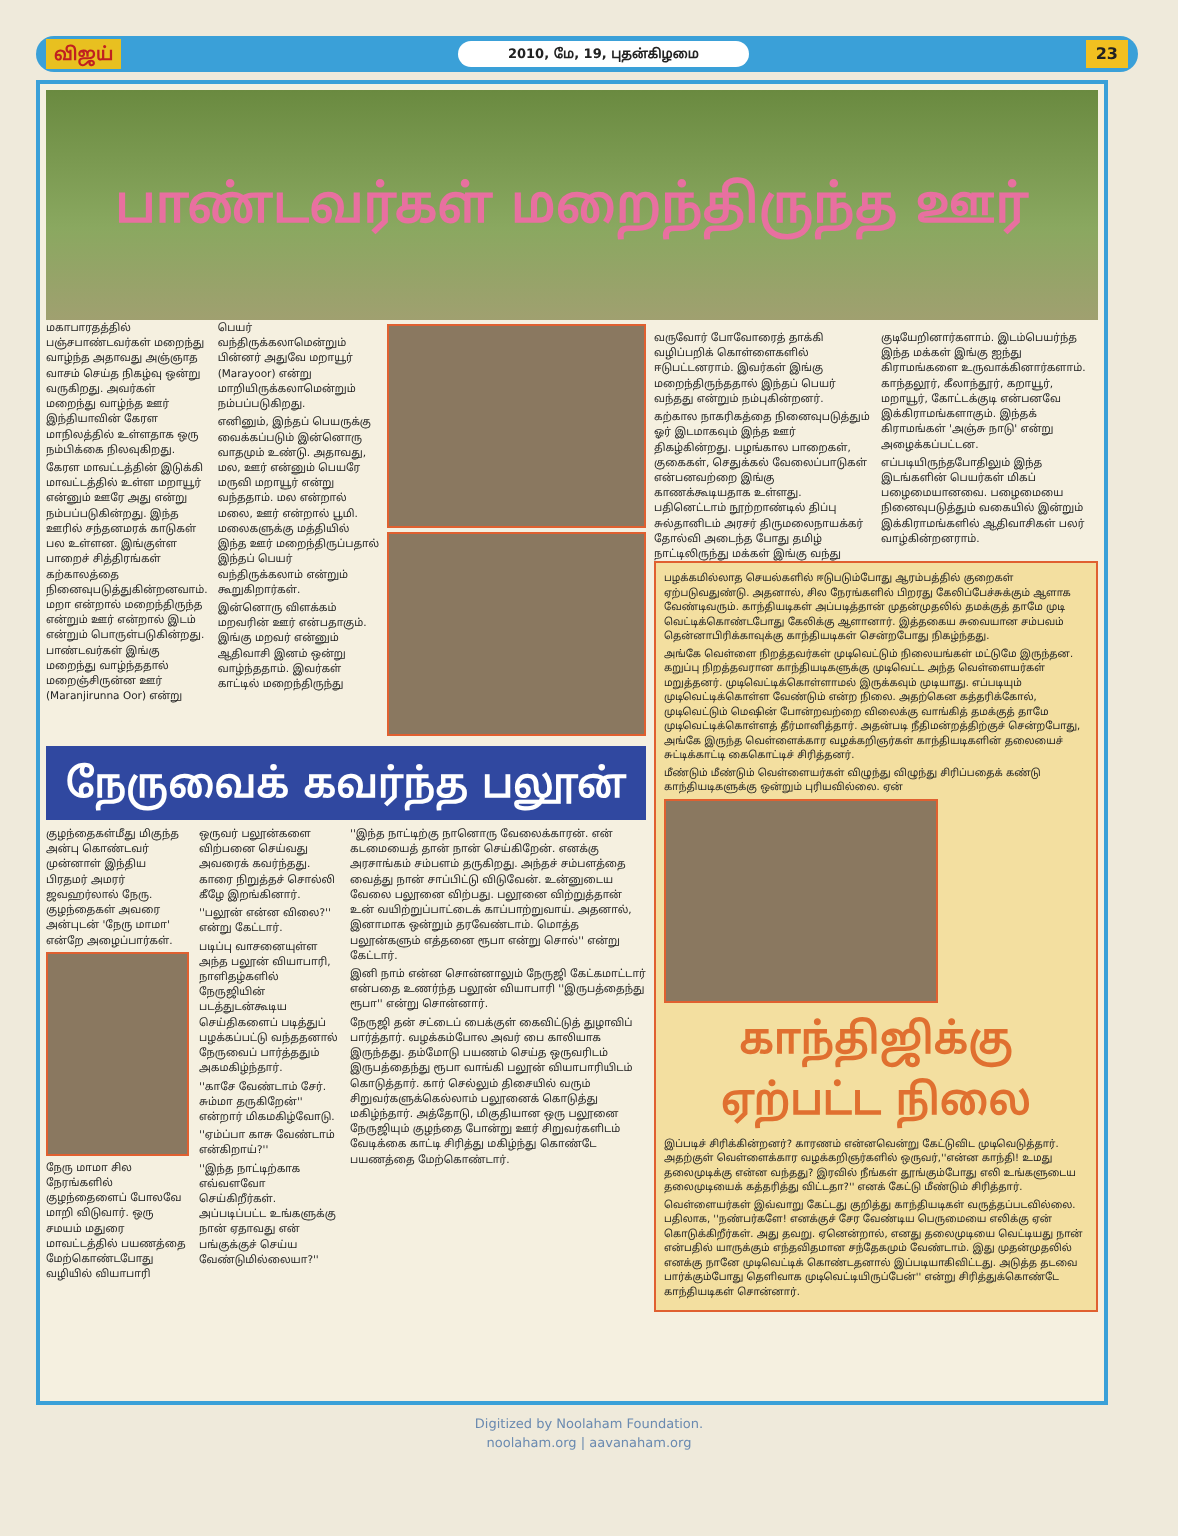விஜய் 2010, மே, 19, புதன்கிழமை 23
பாண்டவர்கள் மறைந்திருந்த ஊர்
மகாபாரதத்தில் பஞ்சபாண்டவர்கள் மறைந்து வாழ்ந்த அதாவது அஞ்ஞாத வாசம் செய்த நிகழ்வு ஒன்று வருகிறது. அவர்கள் மறைந்து வாழ்ந்த ஊர் இந்தியாவின் கேரள மாநிலத்தில் உள்ளதாக ஒரு நம்பிக்கை நிலவுகிறது.
கேரள மாவட்டத்தின் இடுக்கி மாவட்டத்தில் உள்ள மறாயூர் என்னும் ஊரே அது என்று நம்பப்படுகின்றது. இந்த ஊரில் சந்தனமரக் காடுகள் பல உள்ளன. இங்குள்ள பாறைச் சித்திரங்கள் கற்காலத்தை நினைவுபடுத்துகின்றனவாம். மறா என்றால் மறைந்திருந்த என்றும் ஊர் என்றால் இடம் என்றும் பொருள்படுகின்றது. பாண்டவர்கள் இங்கு மறைந்து வாழ்ந்ததால் மறைஞ்சிருன்ன ஊர் (Maranjirunna Oor) என்று பெயர் வந்திருக்கலாமென்றும் பின்னர் அதுவே மறாயூர் (Marayoor) என்று மாறியிருக்கலாமென்றும் நம்பப்படுகிறது.
எனினும், இந்தப் பெயருக்கு வைக்கப்படும் இன்னொரு வாதமும் உண்டு. அதாவது, மல, ஊர் என்னும் பெயரே மருவி மறாயூர் என்று வந்ததாம். மல என்றால் மலை, ஊர் என்றால் பூமி. மலைகளுக்கு மத்தியில் இந்த ஊர் மறைந்திருப்பதால் இந்தப் பெயர் வந்திருக்கலாம் என்றும் கூறுகிறார்கள்.
இன்னொரு விளக்கம் மறவரின் ஊர் என்பதாகும். இங்கு மறவர் என்னும் ஆதிவாசி இனம் ஒன்று வாழ்ந்ததாம். இவர்கள் காட்டில் மறைந்திருந்து
நேருவைக் கவர்ந்த பலூன்
குழந்தைகள்மீது மிகுந்த அன்பு கொண்டவர் முன்னாள் இந்திய பிரதமர் அமரர் ஜவஹர்லால் நேரு. குழந்தைகள் அவரை அன்புடன் 'நேரு மாமா' என்றே அழைப்பார்கள்.
நேரு மாமா சில நேரங்களில் குழந்தைளைப் போலவே மாறி விடுவார். ஒரு சமயம் மதுரை மாவட்டத்தில் பயணத்தை மேற்கொண்டபோது வழியில் வியாபாரி ஒருவர் பலூன்களை விற்பனை செய்வது அவரைக் கவர்ந்தது. காரை நிறுத்தச் சொல்லி கீழே இறங்கினார்.
''பலூன் என்ன விலை?'' என்று கேட்டார்.
படிப்பு வாசனையுள்ள அந்த பலூன் வியாபாரி, நாளிதழ்களில் நேருஜியின் படத்துடன்கூடிய செய்திகளைப் படித்துப் பழக்கப்பட்டு வந்ததனால் நேருவைப் பார்த்ததும் அகமகிழ்ந்தார்.
''காசே வேண்டாம் சேர். சும்மா தருகிறேன்'' என்றார் மிகமகிழ்வோடு.
''ஏம்ப்பா காசு வேண்டாம் என்கிறாய்?''
''இந்த நாட்டிற்காக எவ்வளவோ செய்கிறீர்கள். அப்படிப்பட்ட உங்களுக்கு நான் ஏதாவது என் பங்குக்குச் செய்ய வேண்டுமில்லையா?''
''இந்த நாட்டிற்கு நானொரு வேலைக்காரன். என் கடமையைத் தான் நான் செய்கிறேன். எனக்கு அரசாங்கம் சம்பளம் தருகிறது. அந்தச் சம்பளத்தை வைத்து நான் சாப்பிட்டு விடுவேன். உன்னுடைய வேலை பலூனை விற்பது. பலூனை விற்றுத்தான் உன் வயிற்றுப்பாட்டைக் காப்பாற்றுவாய். அதனால், இனாமாக ஒன்றும் தரவேண்டாம். மொத்த பலூன்களும் எத்தனை ரூபா என்று சொல்'' என்று கேட்டார்.
இனி நாம் என்ன சொன்னாலும் நேருஜி கேட்கமாட்டார் என்பதை உணர்ந்த பலூன் வியாபாரி ''இருபத்தைந்து ரூபா'' என்று சொன்னார்.
நேருஜி தன் சட்டைப் பைக்குள் கைவிட்டுத் துழாவிப் பார்த்தார். வழக்கம்போல அவர் பை காலியாக இருந்தது. தம்மோடு பயணம் செய்த ஒருவரிடம் இருபத்தைந்து ரூபா வாங்கி பலூன் வியாபாரியிடம் கொடுத்தார். கார் செல்லும் திசையில் வரும் சிறுவர்களுக்கெல்லாம் பலூனைக் கொடுத்து மகிழ்ந்தார். அத்தோடு, மிகுதியான ஒரு பலூனை நேருஜியும் குழந்தை போன்று ஊர் சிறுவர்களிடம் வேடிக்கை காட்டி சிரித்து மகிழ்ந்து கொண்டே பயணத்தை மேற்கொண்டார்.
வருவோர் போவோரைத் தாக்கி வழிப்பறிக் கொள்ளைகளில் ஈடுபட்டனராம். இவர்கள் இங்கு மறைந்திருந்ததால் இந்தப் பெயர் வந்தது என்றும் நம்புகின்றனர்.
கற்கால நாகரிகத்தை நினைவுபடுத்தும் ஓர் இடமாகவும் இந்த ஊர் திகழ்கின்றது. பழங்கால பாறைகள், குகைகள், செதுக்கல் வேலைப்பாடுகள் என்பனவற்றை இங்கு காணக்கூடியதாக உள்ளது. பதினெட்டாம் நூற்றாண்டில் திப்பு சுல்தானிடம் அரசர் திருமலைநாயக்கர் தோல்வி அடைந்த போது தமிழ் நாட்டிலிருந்து மக்கள் இங்கு வந்து குடியேறினார்களாம். இடம்பெயர்ந்த இந்த மக்கள் இங்கு ஐந்து கிராமங்களை உருவாக்கினார்களாம். காந்தலூர், கீலாந்தூர், கறாயூர், மறாயூர், கோட்டக்குடி என்பனவே இக்கிராமங்களாகும். இந்தக் கிராமங்கள் 'அஞ்சு நாடு' என்று அழைக்கப்பட்டன.
எப்படியிருந்தபோதிலும் இந்த இடங்களின் பெயர்கள் மிகப் பழைமையானவை. பழைமையை நினைவுபடுத்தும் வகையில் இன்றும் இக்கிராமங்களில் ஆதிவாசிகள் பலர் வாழ்கின்றனராம்.
பழக்கமில்லாத செயல்களில் ஈடுபடும்போது ஆரம்பத்தில் குறைகள் ஏற்படுவதுண்டு. அதனால், சில நேரங்களில் பிறரது கேலிப்பேச்சுக்கும் ஆளாக வேண்டிவரும். காந்தியடிகள் அப்படித்தான் முதன்முதலில் தமக்குத் தாமே முடி வெட்டிக்கொண்டபோது கேலிக்கு ஆளானார். இத்தகைய சுவையான சம்பவம் தென்னாபிரிக்காவுக்கு காந்தியடிகள் சென்றபோது நிகழ்ந்தது.
அங்கே வெள்ளை நிறத்தவர்கள் முடிவெட்டும் நிலையங்கள் மட்டுமே இருந்தன. கறுப்பு நிறத்தவரான காந்தியடிகளுக்கு முடிவெட்ட அந்த வெள்ளையர்கள் மறுத்தனர். முடிவெட்டிக்கொள்ளாமல் இருக்கவும் முடியாது. எப்படியும் முடிவெட்டிக்கொள்ள வேண்டும் என்ற நிலை. அதற்கென கத்தரிக்கோல், முடிவெட்டும் மெஷின் போன்றவற்றை விலைக்கு வாங்கித் தமக்குத் தாமே முடிவெட்டிக்கொள்ளத் தீர்மானித்தார். அதன்படி நீதிமன்றத்திற்குச் சென்றபோது, அங்கே இருந்த வெள்ளைக்கார வழக்கறிஞர்கள் காந்தியடிகளின் தலையைச் சுட்டிக்காட்டி கைகொட்டிச் சிரித்தனர்.
மீண்டும் மீண்டும் வெள்ளையர்கள் விழுந்து விழுந்து சிரிப்பதைக் கண்டு காந்தியடிகளுக்கு ஒன்றும் புரியவில்லை. ஏன்
காந்திஜிக்கு ஏற்பட்ட நிலை
இப்படிச் சிரிக்கின்றனர்? காரணம் என்னவென்று கேட்டுவிட முடிவெடுத்தார். அதற்குள் வெள்ளைக்கார வழக்கறிஞர்களில் ஒருவர்,''என்ன காந்தி! உமது தலைமுடிக்கு என்ன வந்தது? இரவில் நீங்கள் தூங்கும்போது எலி உங்களுடைய தலைமுடியைக் கத்தரித்து விட்டதா?'' எனக் கேட்டு மீண்டும் சிரித்தார்.
வெள்ளையர்கள் இவ்வாறு கேட்டது குறித்து காந்தியடிகள் வருத்தப்படவில்லை. பதிலாக, ''நண்பர்களே! எனக்குச் சேர வேண்டிய பெருமையை எலிக்கு ஏன் கொடுக்கிறீர்கள். அது தவறு. ஏனென்றால், எனது தலைமுடியை வெட்டியது நான் என்பதில் யாருக்கும் எந்தவிதமான சந்தேகமும் வேண்டாம். இது முதன்முதலில் எனக்கு நானே முடிவெட்டிக் கொண்டதனால் இப்படியாகிவிட்டது. அடுத்த தடவை பார்க்கும்போது தெளிவாக முடிவெட்டியிருப்பேன்'' என்று சிரித்துக்கொண்டே காந்தியடிகள் சொன்னார்.
Digitized by Noolaham Foundation.
noolaham.org | aavanaham.org